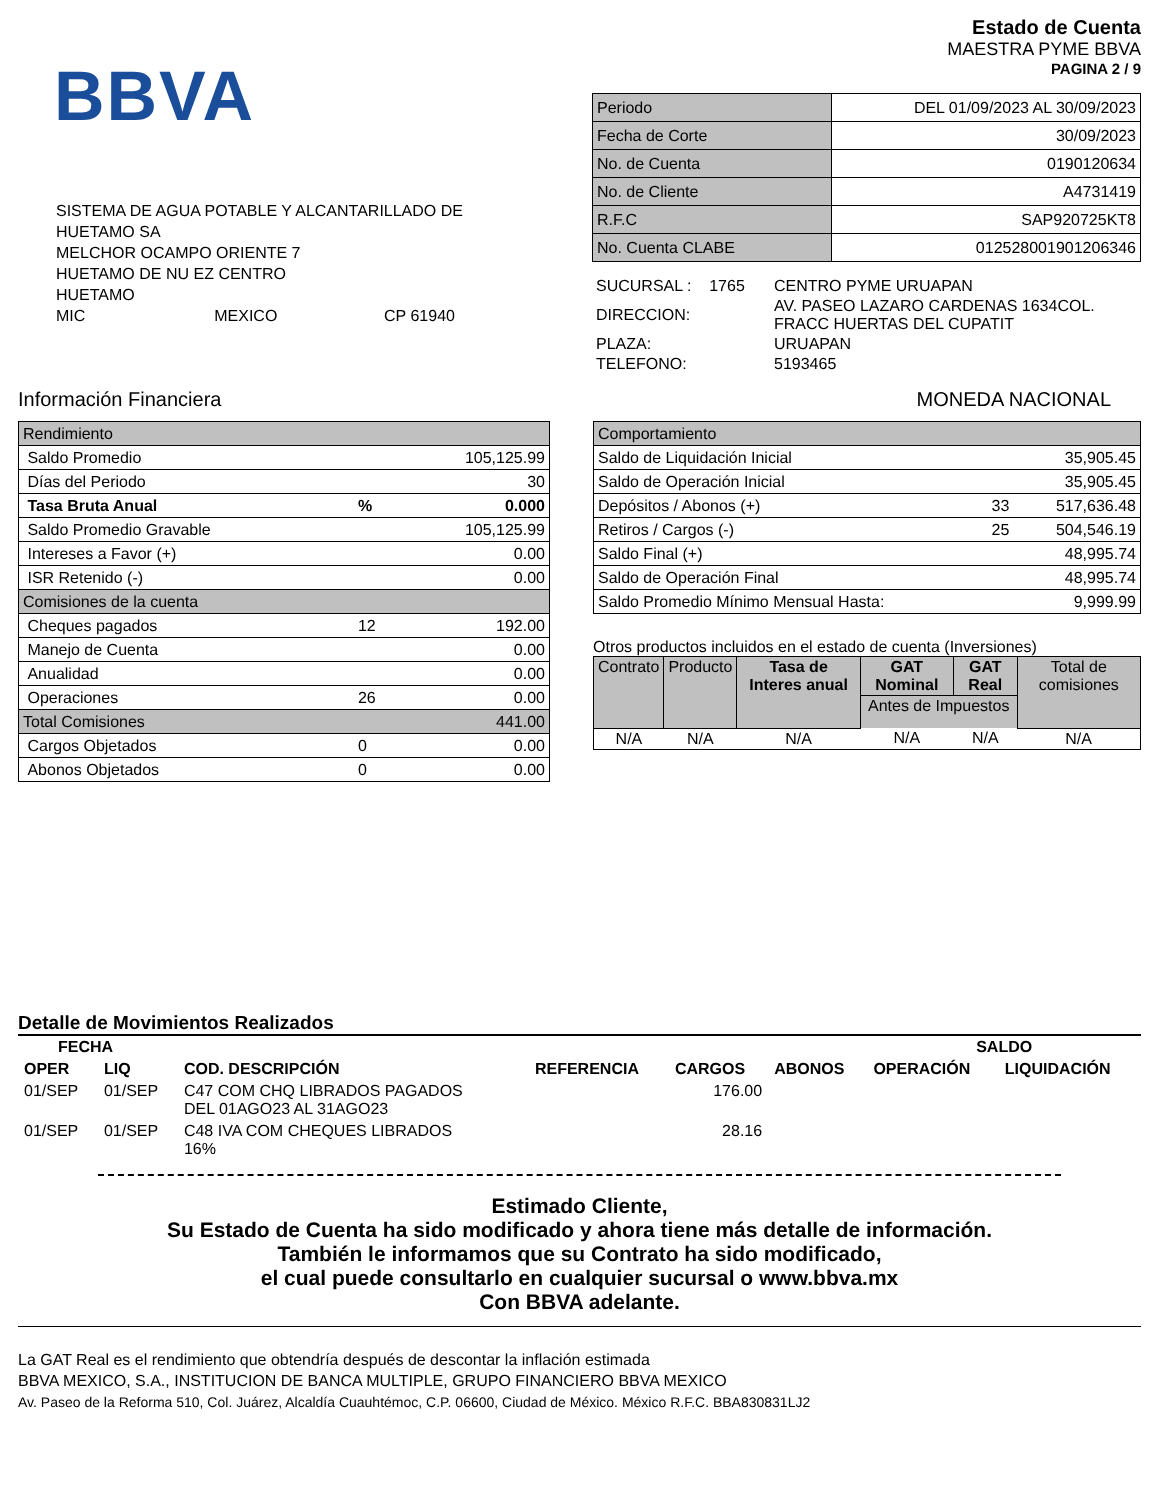BBVA
SISTEMA DE AGUA POTABLE Y ALCANTARILLADO DE
HUETAMO SA
MELCHOR OCAMPO ORIENTE 7
HUETAMO DE NU EZ CENTRO
HUETAMO
MIC MEXICO CP 61940
Estado de Cuenta
MAESTRA PYME BBVA
PAGINA 2 / 9
| Periodo | DEL 01/09/2023 AL 30/09/2023 |
| Fecha de Corte | 30/09/2023 |
| No. de Cuenta | 0190120634 |
| No. de Cliente | A4731419 |
| R.F.C | SAP920725KT8 |
| No. Cuenta CLABE | 012528001901206346 |
| SUCURSAL : 1765 | CENTRO PYME URUAPAN |
| DIRECCION: | AV. PASEO LAZARO CARDENAS 1634COL. FRACC HUERTAS DEL CUPATIT |
| PLAZA: | URUAPAN |
| TELEFONO: | 5193465 |
Información Financiera MONEDA NACIONAL
| Rendimiento | | |
| Saldo Promedio | | 105,125.99 |
| Días del Periodo | | 30 |
| Tasa Bruta Anual | % | 0.000 |
| Saldo Promedio Gravable | | 105,125.99 |
| Intereses a Favor (+) | | 0.00 |
| ISR Retenido (-) | | 0.00 |
| Comisiones de la cuenta | | |
| Cheques pagados | 12 | 192.00 |
| Manejo de Cuenta | | 0.00 |
| Anualidad | | 0.00 |
| Operaciones | 26 | 0.00 |
| Total Comisiones | | 441.00 |
| Cargos Objetados | 0 | 0.00 |
| Abonos Objetados | 0 | 0.00 |
| Comportamiento | | |
| Saldo de Liquidación Inicial | | 35,905.45 |
| Saldo de Operación Inicial | | 35,905.45 |
| Depósitos / Abonos (+) | 33 | 517,636.48 |
| Retiros / Cargos (-) | 25 | 504,546.19 |
| Saldo Final (+) | | 48,995.74 |
| Saldo de Operación Final | | 48,995.74 |
| Saldo Promedio Mínimo Mensual Hasta: | | 9,999.99 |
Otros productos incluidos en el estado de cuenta (Inversiones)
| Contrato | Producto | Tasa de Interes anual | GAT Nominal | GAT Real | Total de comisiones |
| | | | Antes de Impuestos | | |
| N/A | N/A | N/A | N/A | N/A | N/A |
Detalle de Movimientos Realizados
| FECHA | | | | | | SALDO | |
| --- | --- | --- | --- | --- | --- | --- | --- |
| OPER | LIQ | COD. DESCRIPCIÓN | REFERENCIA | CARGOS | ABONOS | OPERACIÓN | LIQUIDACIÓN |
| 01/SEP | 01/SEP | C47 COM CHQ LIBRADOS PAGADOS DEL 01AGO23 AL 31AGO23 | | 176.00 | | | |
| 01/SEP | 01/SEP | C48 IVA COM CHEQUES LIBRADOS 16% | | 28.16 | | | |
Estimado Cliente,
Su Estado de Cuenta ha sido modificado y ahora tiene más detalle de información.
También le informamos que su Contrato ha sido modificado,
el cual puede consultarlo en cualquier sucursal o www.bbva.mx
Con BBVA adelante.
La GAT Real es el rendimiento que obtendría después de descontar la inflación estimada
BBVA MEXICO, S.A., INSTITUCION DE BANCA MULTIPLE, GRUPO FINANCIERO BBVA MEXICO
Av. Paseo de la Reforma 510, Col. Juárez, Alcaldía Cuauhtémoc, C.P. 06600, Ciudad de México. México R.F.C. BBA830831LJ2